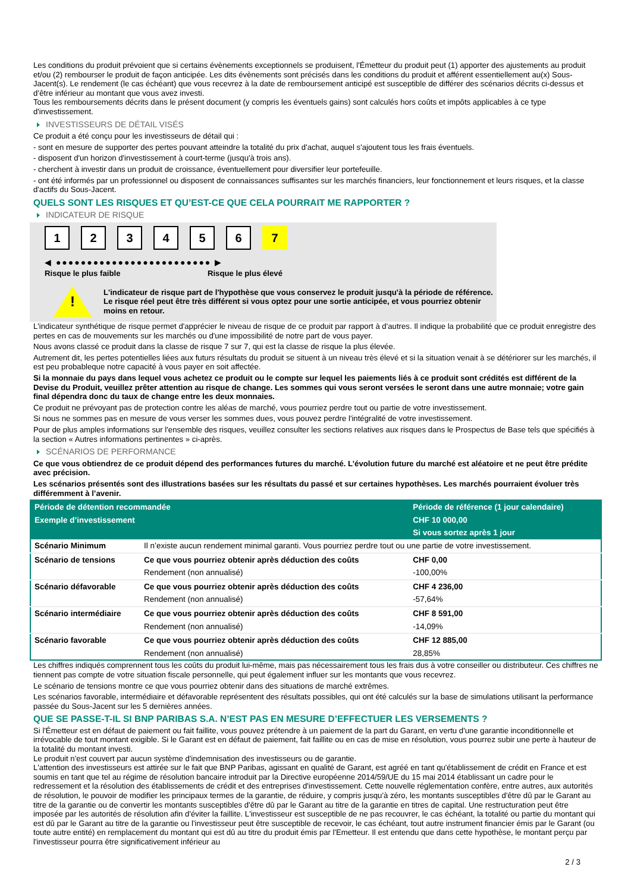Les conditions du produit prévoient que si certains évènements exceptionnels se produisent, l'Émetteur du produit peut (1) apporter des ajustements au produit et/ou (2) rembourser le produit de façon anticipée. Les dits évènements sont précisés dans les conditions du produit et afférent essentiellement au(x) Sous-Jacent(s). Le rendement (le cas échéant) que vous recevrez à la date de remboursement anticipé est susceptible de différer des scénarios décrits ci-dessus et d’être inférieur au montant que vous avez investi.
Tous les remboursements décrits dans le présent document (y compris les éventuels gains) sont calculés hors coûts et impôts applicables à ce type d'investissement.
INVESTISSEURS DE DÉTAIL VISÉS
Ce produit a été conçu pour les investisseurs de détail qui :
- sont en mesure de supporter des pertes pouvant atteindre la totalité du prix d'achat, auquel s'ajoutent tous les frais éventuels.
- disposent d'un horizon d'investissement à court-terme (jusqu'à trois ans).
- cherchent à investir dans un produit de croissance, éventuellement pour diversifier leur portefeuille.
- ont été informés par un professionnel ou disposent de connaissances suffisantes sur les marchés financiers, leur fonctionnement et leurs risques, et la classe d'actifs du Sous-Jacent.
QUELS SONT LES RISQUES ET QU’EST-CE QUE CELA POURRAIT ME RAPPORTER ?
INDICATEUR DE RISQUE
123456 7
◀ ●●●●●●●●●●●●●●●●●●●●●●●●● ▶
Risque le plus faible Risque le plus élevé
!
L'indicateur de risque part de l'hypothèse que vous conservez le produit jusqu'à la période de référence.
Le risque réel peut être très différent si vous optez pour une sortie anticipée, et vous pourriez obtenir moins en retour.
L'indicateur synthétique de risque permet d'apprécier le niveau de risque de ce produit par rapport à d'autres. Il indique la probabilité que ce produit enregistre des pertes en cas de mouvements sur les marchés ou d'une impossibilité de notre part de vous payer.
Nous avons classé ce produit dans la classe de risque 7 sur 7, qui est la classe de risque la plus élevée.
Autrement dit, les pertes potentielles liées aux futurs résultats du produit se situent à un niveau très élevé et si la situation venait à se détériorer sur les marchés, il est peu probableque notre capacité à vous payer en soit affectée.
Si la monnaie du pays dans lequel vous achetez ce produit ou le compte sur lequel les paiements liés à ce produit sont crédités est différent de la Devise du Produit, veuillez prêter attention au risque de change. Les sommes qui vous seront versées le seront dans une autre monnaie; votre gain final dépendra donc du taux de change entre les deux monnaies.
Ce produit ne prévoyant pas de protection contre les aléas de marché, vous pourriez perdre tout ou partie de votre investissement.
Si nous ne sommes pas en mesure de vous verser les sommes dues, vous pouvez perdre l'intégralité de votre investissement.
Pour de plus amples informations sur l'ensemble des risques, veuillez consulter les sections relatives aux risques dans le Prospectus de Base tels que spécifiés à la section « Autres informations pertinentes » ci-après.
SCÉNARIOS DE PERFORMANCE
Ce que vous obtiendrez de ce produit dépend des performances futures du marché. L’évolution future du marché est aléatoire et ne peut être prédite avec précision.
Les scénarios présentés sont des illustrations basées sur les résultats du passé et sur certaines hypothèses. Les marchés pourraient évoluer très différemment à l’avenir.
| Période de détention recommandée | | Période de référence (1 jour calendaire) |
| --- | --- | --- |
| Exemple d’investissement | | CHF 10 000,00 |
| | | Si vous sortez après 1 jour |
| Scénario Minimum | Il n’existe aucun rendement minimal garanti. Vous pourriez perdre tout ou une partie de votre investissement. | |
| Scénario de tensions | Ce que vous pourriez obtenir après déduction des coûts | CHF 0,00 |
| | Rendement (non annualisé) | -100,00% |
| Scénario défavorable | Ce que vous pourriez obtenir après déduction des coûts | CHF 4 236,00 |
| | Rendement (non annualisé) | -57,64% |
| Scénario intermédiaire | Ce que vous pourriez obtenir après déduction des coûts | CHF 8 591,00 |
| | Rendement (non annualisé) | -14,09% |
| Scénario favorable | Ce que vous pourriez obtenir après déduction des coûts | CHF 12 885,00 |
| | Rendement (non annualisé) | 28,85% |
Les chiffres indiqués comprennent tous les coûts du produit lui-même, mais pas nécessairement tous les frais dus à votre conseiller ou distributeur. Ces chiffres ne tiennent pas compte de votre situation fiscale personnelle, qui peut également influer sur les montants que vous recevrez.
Le scénario de tensions montre ce que vous pourriez obtenir dans des situations de marché extrêmes.
Les scénarios favorable, intermédiaire et défavorable représentent des résultats possibles, qui ont été calculés sur la base de simulations utilisant la performance passée du Sous-Jacent sur les 5 dernières années.
QUE SE PASSE-T-IL SI BNP PARIBAS S.A. N’EST PAS EN MESURE D’EFFECTUER LES VERSEMENTS ?
Si l'Émetteur est en défaut de paiement ou fait faillite, vous pouvez prétendre à un paiement de la part du Garant, en vertu d'une garantie inconditionnelle et irrévocable de tout montant exigible. Si le Garant est en défaut de paiement, fait faillite ou en cas de mise en résolution, vous pourrez subir une perte à hauteur de la totalité du montant investi.
Le produit n'est couvert par aucun système d'indemnisation des investisseurs ou de garantie.
L'attention des investisseurs est attirée sur le fait que BNP Paribas, agissant en qualité de Garant, est agréé en tant qu'établissement de crédit en France et est soumis en tant que tel au régime de résolution bancaire introduit par la Directive européenne 2014/59/UE du 15 mai 2014 établissant un cadre pour le redressement et la résolution des établissements de crédit et des entreprises d'investissement. Cette nouvelle réglementation confère, entre autres, aux autorités de résolution, le pouvoir de modifier les principaux termes de la garantie, de réduire, y compris jusqu'à zéro, les montants susceptibles d'être dû par le Garant au titre de la garantie ou de convertir les montants susceptibles d'être dû par le Garant au titre de la garantie en titres de capital. Une restructuration peut être imposée par les autorités de résolution afin d'éviter la faillite. L'investisseur est susceptible de ne pas recouvrer, le cas échéant, la totalité ou partie du montant qui est dû par le Garant au titre de la garantie ou l'investisseur peut être susceptible de recevoir, le cas échéant, tout autre instrument financier émis par le Garant (ou toute autre entité) en remplacement du montant qui est dû au titre du produit émis par l'Emetteur. Il est entendu que dans cette hypothèse, le montant perçu par l'investisseur pourra être significativement inférieur au
2 / 3